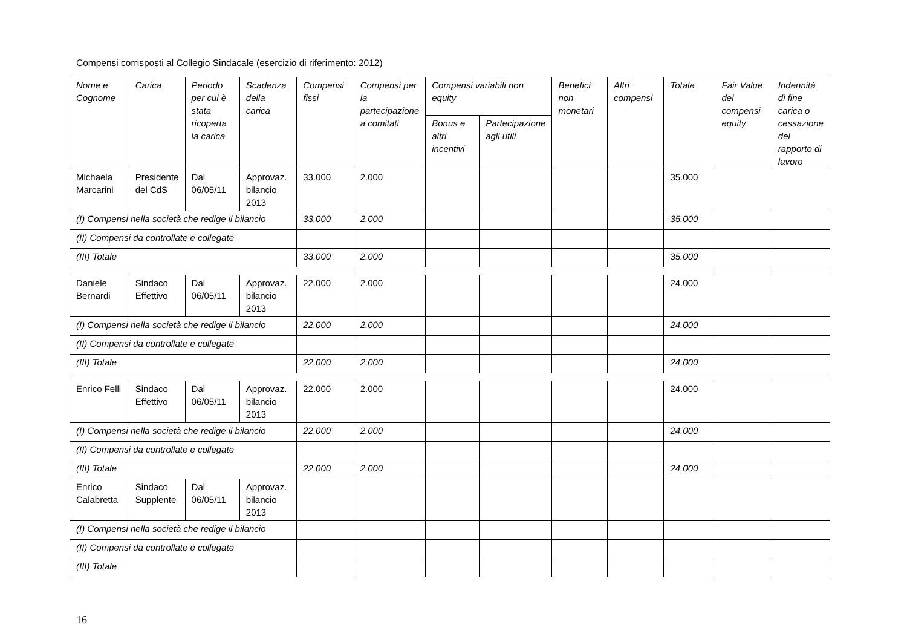Compensi corrisposti al Collegio Sindacale (esercizio di riferimento: 2012)
| Nome e Cognome | Carica | Periodo per cui è stata ricoperta la carica | Scadenza della carica | Compensi fissi | Compensi per la partecipazione a comitati | Compensi variabili non equity | | Benefici non monetari | Altri compensi | Totale | Fair Value dei compensi equity | Indennità di fine carica o cessazione del rapporto di lavoro |
| --- | --- | --- | --- | --- | --- | --- | --- | --- | --- | --- | --- | --- |
| | | | | | | Bonus e altri incentivi | Partecipazione agli utili | | | | | |
| Michaela Marcarini | Presidente del CdS | Dal 06/05/11 | Approvaz. bilancio 2013 | 33.000 | 2.000 | | | | | 35.000 | | |
| (I) Compensi nella società che redige il bilancio | | | | 33.000 | 2.000 | | | | | 35.000 | | |
| (II) Compensi da controllate e collegate | | | | | | | | | | | | |
| (III) Totale | | | | 33.000 | 2.000 | | | | | 35.000 | | |
| Daniele Bernardi | Sindaco Effettivo | Dal 06/05/11 | Approvaz. bilancio 2013 | 22.000 | 2.000 | | | | | 24.000 | | |
| (I) Compensi nella società che redige il bilancio | | | | 22.000 | 2.000 | | | | | 24.000 | | |
| (II) Compensi da controllate e collegate | | | | | | | | | | | | |
| (III) Totale | | | | 22.000 | 2.000 | | | | | 24.000 | | |
| Enrico Felli | Sindaco Effettivo | Dal 06/05/11 | Approvaz. bilancio 2013 | 22.000 | 2.000 | | | | | 24.000 | | |
| (I) Compensi nella società che redige il bilancio | | | | 22.000 | 2.000 | | | | | 24.000 | | |
| (II) Compensi da controllate e collegate | | | | | | | | | | | | |
| (III) Totale | | | | 22.000 | 2.000 | | | | | 24.000 | | |
| Enrico Calabretta | Sindaco Supplente | Dal 06/05/11 | Approvaz. bilancio 2013 | | | | | | | | | |
| (I) Compensi nella società che redige il bilancio | | | | | | | | | | | | |
| (II) Compensi da controllate e collegate | | | | | | | | | | | | |
| (III) Totale | | | | | | | | | | | | |
16